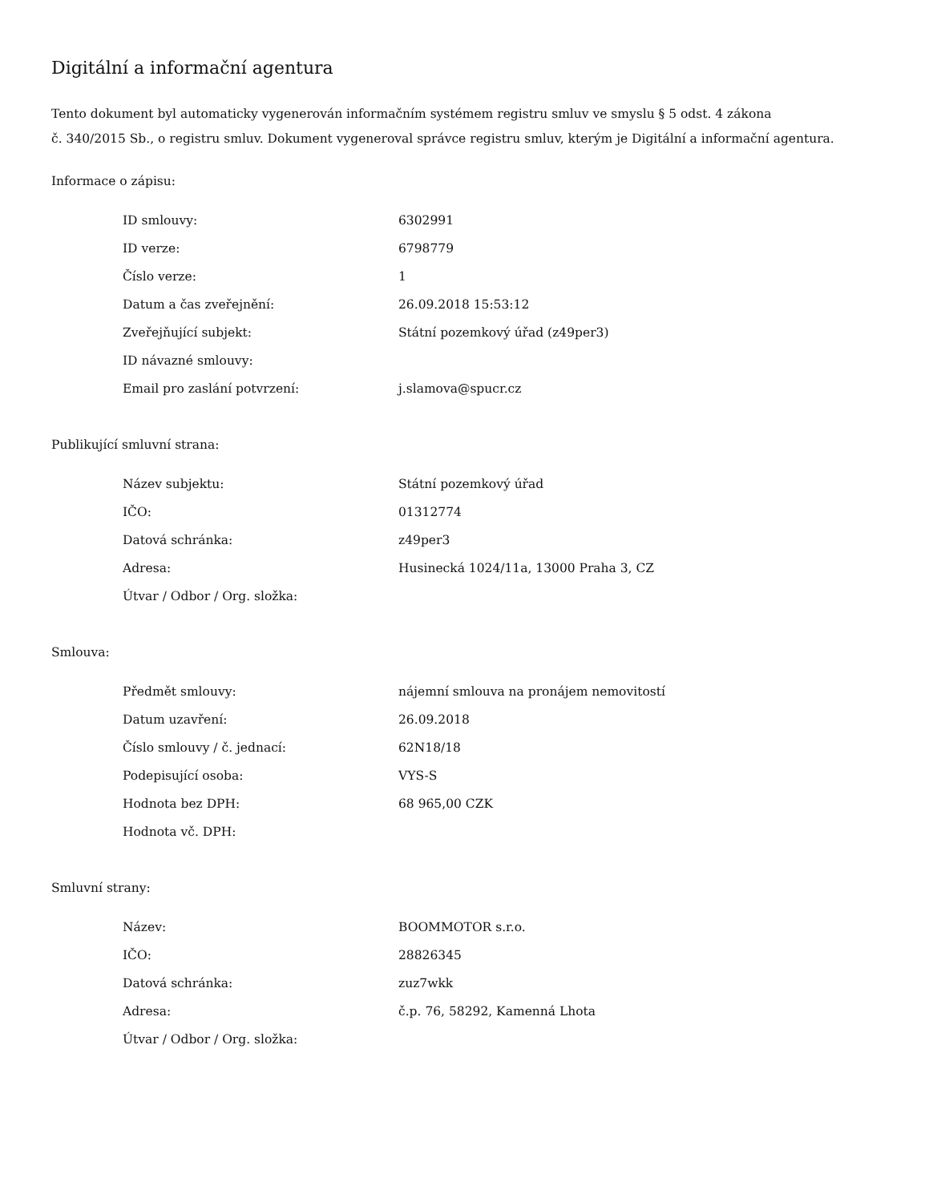Digitální a informační agentura
Tento dokument byl automaticky vygenerován informačním systémem registru smluv ve smyslu § 5 odst. 4 zákona
č. 340/2015 Sb., o registru smluv. Dokument vygeneroval správce registru smluv, kterým je Digitální a informační agentura.
Informace o zápisu:
| ID smlouvy: | 6302991 |
| ID verze: | 6798779 |
| Číslo verze: | 1 |
| Datum a čas zveřejnění: | 26.09.2018 15:53:12 |
| Zveřejňující subjekt: | Státní pozemkový úřad (z49per3) |
| ID návazné smlouvy: | |
| Email pro zaslání potvrzení: | j.slamova@spucr.cz |
Publikující smluvní strana:
| Název subjektu: | Státní pozemkový úřad |
| IČO: | 01312774 |
| Datová schránka: | z49per3 |
| Adresa: | Husinecká 1024/11a, 13000 Praha 3, CZ |
| Útvar / Odbor / Org. složka: | |
Smlouva:
| Předmět smlouvy: | nájemní smlouva na pronájem nemovitostí |
| Datum uzavření: | 26.09.2018 |
| Číslo smlouvy / č. jednací: | 62N18/18 |
| Podepisující osoba: | VYS-S |
| Hodnota bez DPH: | 68 965,00 CZK |
| Hodnota vč. DPH: | |
Smluvní strany:
| Název: | BOOMMOTOR s.r.o. |
| IČO: | 28826345 |
| Datová schránka: | zuz7wkk |
| Adresa: | č.p. 76, 58292, Kamenná Lhota |
| Útvar / Odbor / Org. složka: | |